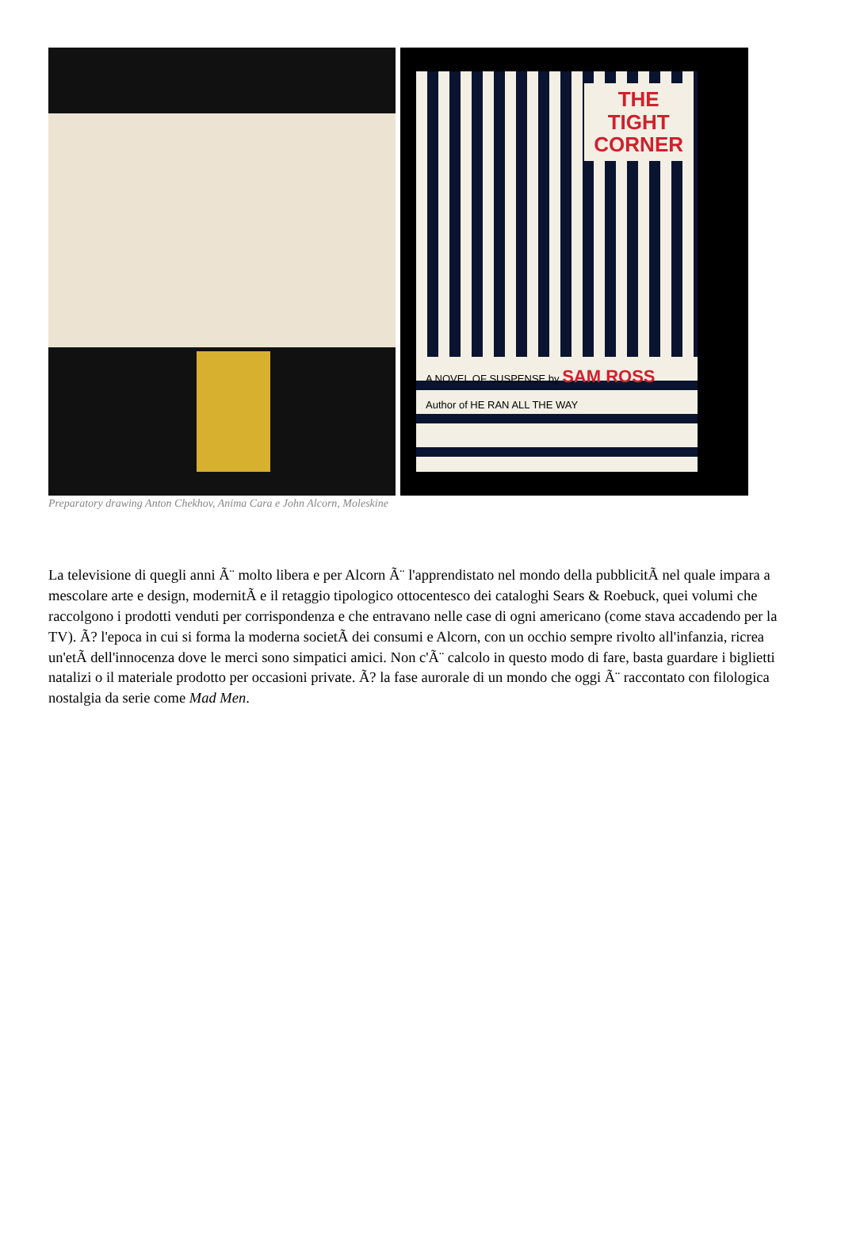THE
TIGHT
CORNER
A NOVEL OF SUSPENSE by SAM ROSS
Author of HE RAN ALL THE WAY
Preparatory drawing Anton Chekhov, Anima Cara e John Alcorn, Moleskine
La televisione di quegli anni Ã¨ molto libera e per Alcorn Ã¨ l'apprendistato nel mondo della pubblicitÃ nel quale impara a mescolare arte e design, modernitÃ e il retaggio tipologico ottocentesco dei cataloghi Sears & Roebuck, quei volumi che raccolgono i prodotti venduti per corrispondenza e che entravano nelle case di ogni americano (come stava accadendo per la TV). Ã? l'epoca in cui si forma la moderna societÃ dei consumi e Alcorn, con un occhio sempre rivolto all'infanzia, ricrea un'etÃ dell'innocenza dove le merci sono simpatici amici. Non c'Ã¨ calcolo in questo modo di fare, basta guardare i biglietti natalizi o il materiale prodotto per occasioni private. Ã? la fase aurorale di un mondo che oggi Ã¨ raccontato con filologica nostalgia da serie come Mad Men.